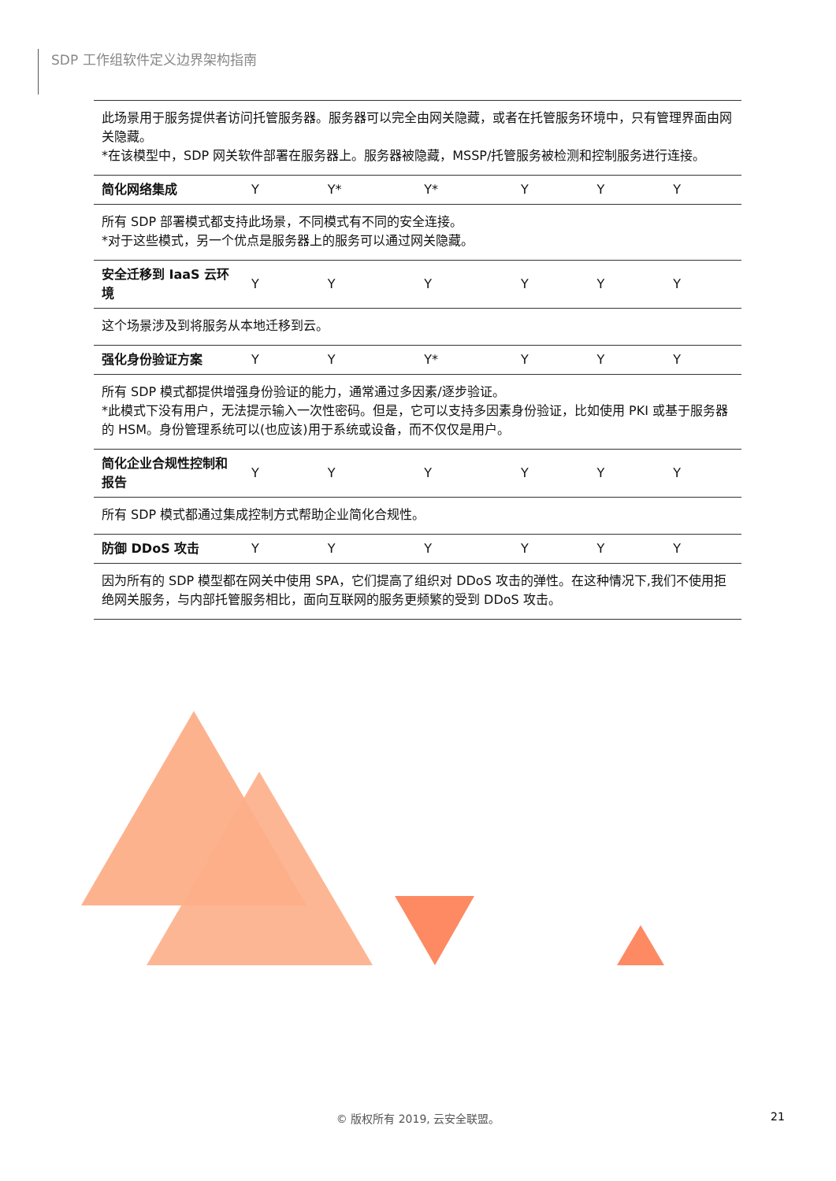SDP 工作组软件定义边界架构指南
| 此场景用于服务提供者访问托管服务器。服务器可以完全由网关隐藏，或者在托管服务环境中，只有管理界面由网关隐藏。 *在该模型中，SDP 网关软件部署在服务器上。服务器被隐藏，MSSP/托管服务被检测和控制服务进行连接。 | | | | | | |
| 简化网络集成 | Y | Y* | Y* | Y | Y | Y |
| 所有 SDP 部署模式都支持此场景，不同模式有不同的安全连接。 *对于这些模式，另一个优点是服务器上的服务可以通过网关隐藏。 | | | | | | |
| 安全迁移到 IaaS 云环境 | Y | Y | Y | Y | Y | Y |
| 这个场景涉及到将服务从本地迁移到云。 | | | | | | |
| 强化身份验证方案 | Y | Y | Y* | Y | Y | Y |
| 所有 SDP 模式都提供增强身份验证的能力，通常通过多因素/逐步验证。 *此模式下没有用户，无法提示输入一次性密码。但是，它可以支持多因素身份验证，比如使用 PKI 或基于服务器的 HSM。身份管理系统可以(也应该)用于系统或设备，而不仅仅是用户。 | | | | | | |
| 简化企业合规性控制和报告 | Y | Y | Y | Y | Y | Y |
| 所有 SDP 模式都通过集成控制方式帮助企业简化合规性。 | | | | | | |
| 防御 DDoS 攻击 | Y | Y | Y | Y | Y | Y |
| 因为所有的 SDP 模型都在网关中使用 SPA，它们提高了组织对 DDoS 攻击的弹性。在这种情况下,我们不使用拒绝网关服务，与内部托管服务相比，面向互联网的服务更频繁的受到 DDoS 攻击。 | | | | | | |
© 版权所有 2019, 云安全联盟。 21